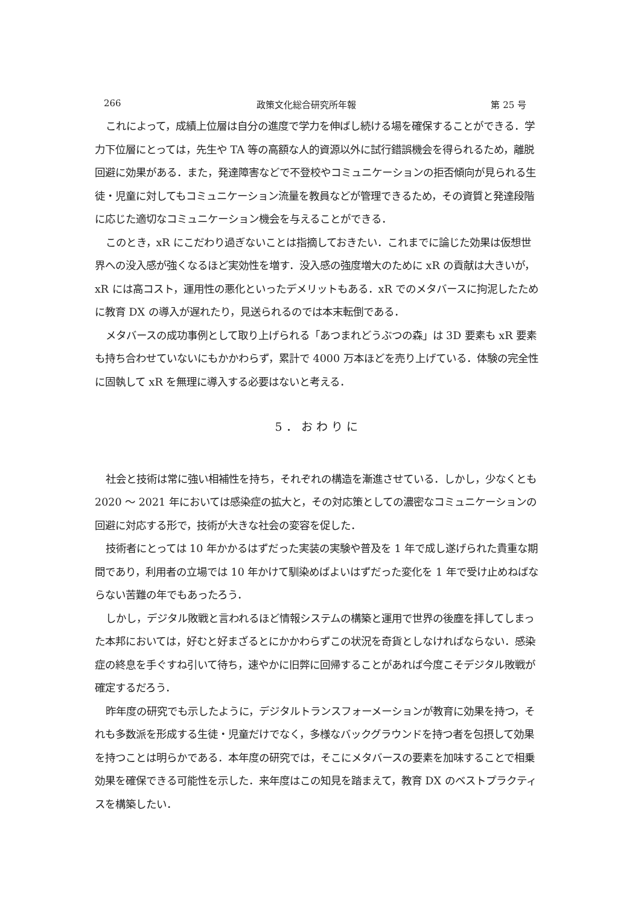266 政策文化総合研究所年報 第 25 号
これによって，成績上位層は自分の進度で学力を伸ばし続ける場を確保することができる．学力下位層にとっては，先生や TA 等の高額な人的資源以外に試行錯誤機会を得られるため，離脱回避に効果がある．また，発達障害などで不登校やコミュニケーションの拒否傾向が見られる生徒・児童に対してもコミュニケーション流量を教員などが管理できるため，その資質と発達段階に応じた適切なコミュニケーション機会を与えることができる．
このとき，xR にこだわり過ぎないことは指摘しておきたい．これまでに論じた効果は仮想世界への没入感が強くなるほど実効性を増す．没入感の強度増大のために xR の貢献は大きいが，xR には高コスト，運用性の悪化といったデメリットもある．xR でのメタバースに拘泥したために教育 DX の導入が遅れたり，見送られるのでは本末転倒である．
メタバースの成功事例として取り上げられる「あつまれどうぶつの森」は 3D 要素も xR 要素も持ち合わせていないにもかかわらず，累計で 4000 万本ほどを売り上げている．体験の完全性に固執して xR を無理に導入する必要はないと考える．
5．おわりに
社会と技術は常に強い相補性を持ち，それぞれの構造を漸進させている．しかし，少なくとも 2020 ～ 2021 年においては感染症の拡大と，その対応策としての濃密なコミュニケーションの回避に対応する形で，技術が大きな社会の変容を促した．
技術者にとっては 10 年かかるはずだった実装の実験や普及を 1 年で成し遂げられた貴重な期間であり，利用者の立場では 10 年かけて馴染めばよいはずだった変化を 1 年で受け止めねばならない苦難の年でもあったろう．
しかし，デジタル敗戦と言われるほど情報システムの構築と運用で世界の後塵を拝してしまった本邦においては，好むと好まざるとにかかわらずこの状況を奇貨としなければならない．感染症の終息を手ぐすね引いて待ち，速やかに旧弊に回帰することがあれば今度こそデジタル敗戦が確定するだろう．
昨年度の研究でも示したように，デジタルトランスフォーメーションが教育に効果を持つ，それも多数派を形成する生徒・児童だけでなく，多様なバックグラウンドを持つ者を包摂して効果を持つことは明らかである．本年度の研究では，そこにメタバースの要素を加味することで相乗効果を確保できる可能性を示した．来年度はこの知見を踏まえて，教育 DX のベストプラクティスを構築したい．